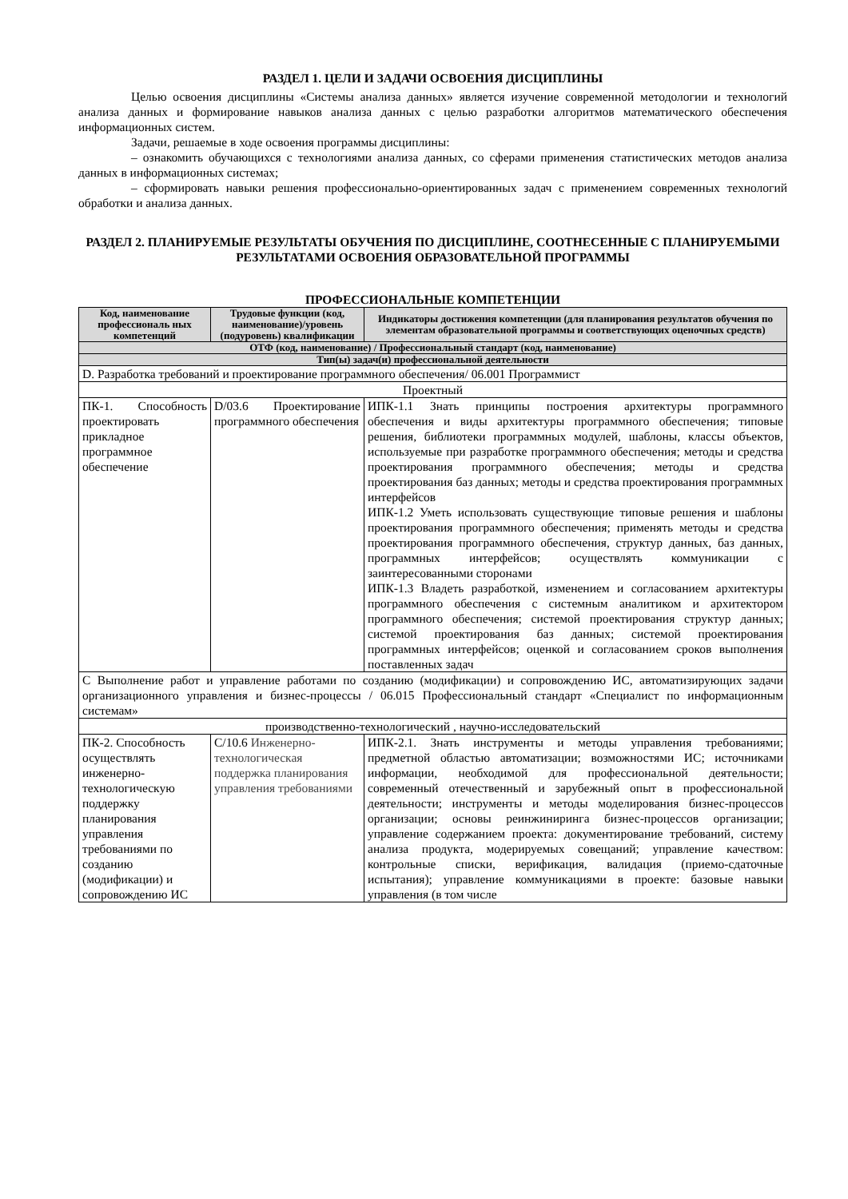РАЗДЕЛ 1. ЦЕЛИ И ЗАДАЧИ ОСВОЕНИЯ ДИСЦИПЛИНЫ
Целью освоения дисциплины «Системы анализа данных» является изучение современной методологии и технологий анализа данных и формирование навыков анализа данных с целью разработки алгоритмов математического обеспечения информационных систем.
Задачи, решаемые в ходе освоения программы дисциплины:
– ознакомить обучающихся с технологиями анализа данных, со сферами применения статистических методов анализа данных в информационных системах;
– сформировать навыки решения профессионально-ориентированных задач с применением современных технологий обработки и анализа данных.
РАЗДЕЛ 2. ПЛАНИРУЕМЫЕ РЕЗУЛЬТАТЫ ОБУЧЕНИЯ ПО ДИСЦИПЛИНЕ, СООТНЕСЕННЫЕ С ПЛАНИРУЕМЫМИ РЕЗУЛЬТАТАМИ ОСВОЕНИЯ ОБРАЗОВАТЕЛЬНОЙ ПРОГРАММЫ
ПРОФЕССИОНАЛЬНЫЕ КОМПЕТЕНЦИИ
| Код, наименование профессиональ ных компетенций | Трудовые функции (код, наименование)/уровень (подуровень) квалификации | Индикаторы достижения компетенции (для планирования результатов обучения по элементам образовательной программы и соответствующих оценочных средств) |
| --- | --- | --- |
| ОТФ (код, наименование) / Профессиональный стандарт (код, наименование) | | |
| Тип(ы) задач(и) профессиональной деятельности | | |
| D. Разработка требований и проектирование программного обеспечения/ 06.001 Программист | | |
| Проектный | | |
| ПК-1. Способность проектировать прикладное программное обеспечение | D/03.6 Проектирование программного обеспечения | ИПК-1.1 Знать принципы построения архитектуры программного обеспечения и виды архитектуры программного обеспечения; типовые решения, библиотеки программных модулей, шаблоны, классы объектов, используемые при разработке программного обеспечения; методы и средства проектирования программного обеспечения; методы и средства проектирования баз данных; методы и средства проектирования программных интерфейсов ИПК-1.2 Уметь использовать существующие типовые решения и шаблоны проектирования программного обеспечения; применять методы и средства проектирования программного обеспечения, структур данных, баз данных, программных интерфейсов; осуществлять коммуникации с заинтересованными сторонами ИПК-1.3 Владеть разработкой, изменением и согласованием архитектуры программного обеспечения с системным аналитиком и архитектором программного обеспечения; системой проектирования структур данных; системой проектирования баз данных; системой проектирования программных интерфейсов; оценкой и согласованием сроков выполнения поставленных задач |
| С Выполнение работ и управление работами по созданию (модификации) и сопровождению ИС, автоматизирующих задачи организационного управления и бизнес-процессы / 06.015 Профессиональный стандарт «Специалист по информационным системам» | | |
| производственно-технологический , научно-исследовательский | | |
| ПК-2. Способность осуществлять инженерно-технологическую поддержку планирования управления требованиями по созданию (модификации) и сопровождению ИС | С/10.6 Инженерно-технологическая поддержка планирования управления требованиями | ИПК-2.1. Знать инструменты и методы управления требованиями; предметной областью автоматизации; возможностями ИС; источниками информации, необходимой для профессиональной деятельности; современный отечественный и зарубежный опыт в профессиональной деятельности; инструменты и методы моделирования бизнес-процессов организации; основы реинжиниринга бизнес-процессов организации; управление содержанием проекта: документирование требований, систему анализа продукта, модерируемых совещаний; управление качеством: контрольные списки, верификация, валидация (приемо-сдаточные испытания); управление коммуникациями в проекте: базовые навыки управления (в том числе |